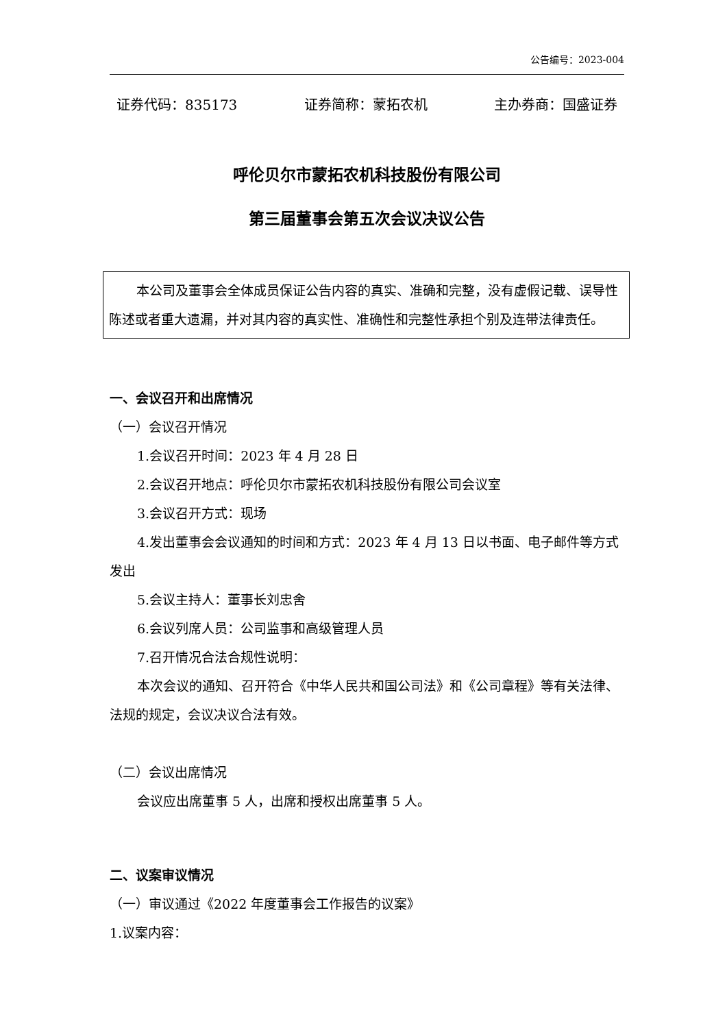公告编号：2023-004
证券代码：835173 证券简称：蒙拓农机 主办券商：国盛证券
呼伦贝尔市蒙拓农机科技股份有限公司
第三届董事会第五次会议决议公告
本公司及董事会全体成员保证公告内容的真实、准确和完整，没有虚假记载、误导性陈述或者重大遗漏，并对其内容的真实性、准确性和完整性承担个别及连带法律责任。
一、会议召开和出席情况
（一）会议召开情况
1.会议召开时间：2023 年 4 月 28 日
2.会议召开地点：呼伦贝尔市蒙拓农机科技股份有限公司会议室
3.会议召开方式：现场
4.发出董事会会议通知的时间和方式：2023 年 4 月 13 日以书面、电子邮件等方式发出
5.会议主持人：董事长刘忠舍
6.会议列席人员：公司监事和高级管理人员
7.召开情况合法合规性说明：
本次会议的通知、召开符合《中华人民共和国公司法》和《公司章程》等有关法律、法规的规定，会议决议合法有效。
（二）会议出席情况
会议应出席董事 5 人，出席和授权出席董事 5 人。
二、议案审议情况
（一）审议通过《2022 年度董事会工作报告的议案》
1.议案内容：